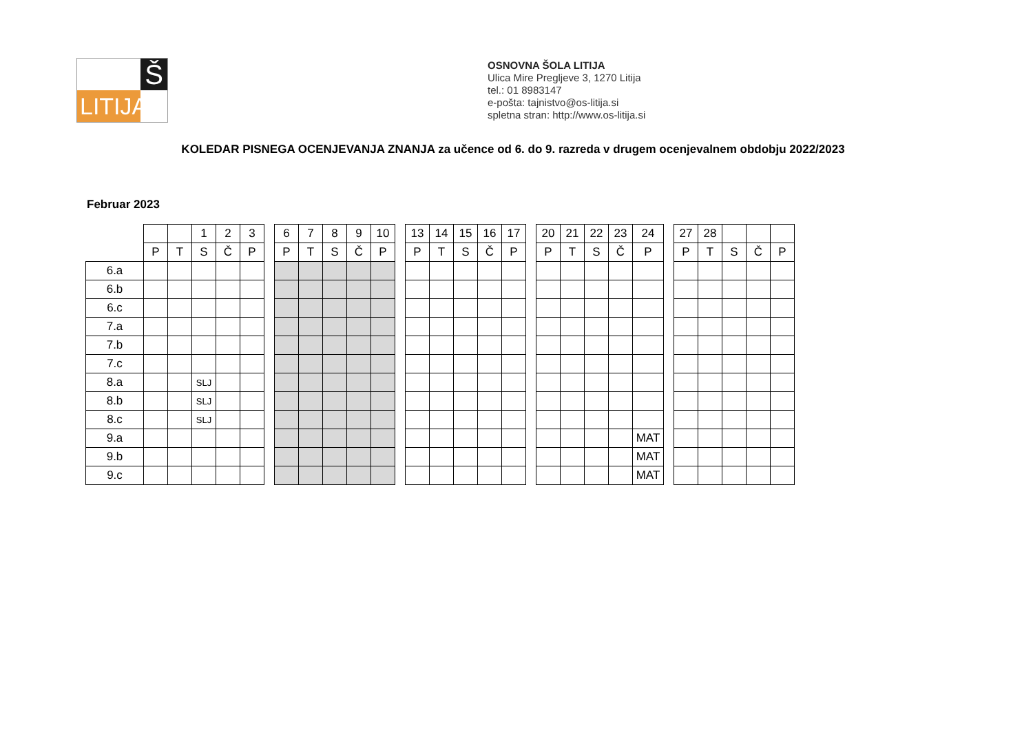Š
LITIJA
OSNOVNA ŠOLA LITIJA
Ulica Mire Pregljeve 3, 1270 Litija
tel.: 01 8983147
e-pošta: tajnistvo@os-litija.si
spletna stran: http://www.os-litija.si
KOLEDAR PISNEGA OCENJEVANJA ZNANJA za učence od 6. do 9. razreda v drugem ocenjevalnem obdobju 2022/2023
Februar 2023
| | | | 1 | 2 | 3 | | 6 | 7 | 8 | 9 | 10 | | 13 | 14 | 15 | 16 | 17 | | 20 | 21 | 22 | 23 | 24 | | 27 | 28 | | | |
| --- | --- | --- | --- | --- | --- | --- | --- | --- | --- | --- | --- | --- | --- | --- | --- | --- | --- | --- | --- | --- | --- | --- | --- | --- | --- | --- | --- | --- | --- |
| | P | T | S | Č | P | | P | T | S | Č | P | | P | T | S | Č | P | | P | T | S | Č | P | | P | T | S | Č | P |
| 6.a | | | | | | | | | | | | | | | | | | | | | | | | | | | | | |
| 6.b | | | | | | | | | | | | | | | | | | | | | | | | | | | | | |
| 6.c | | | | | | | | | | | | | | | | | | | | | | | | | | | | | |
| 7.a | | | | | | | | | | | | | | | | | | | | | | | | | | | | | |
| 7.b | | | | | | | | | | | | | | | | | | | | | | | | | | | | | |
| 7.c | | | | | | | | | | | | | | | | | | | | | | | | | | | | | |
| 8.a | | | SLJ | | | | | | | | | | | | | | | | | | | | | | | | | | |
| 8.b | | | SLJ | | | | | | | | | | | | | | | | | | | | | | | | | | |
| 8.c | | | SLJ | | | | | | | | | | | | | | | | | | | | | | | | | | |
| 9.a | | | | | | | | | | | | | | | | | | | | | | | MAT | | | | | | |
| 9.b | | | | | | | | | | | | | | | | | | | | | | | MAT | | | | | | |
| 9.c | | | | | | | | | | | | | | | | | | | | | | | MAT | | | | | | |